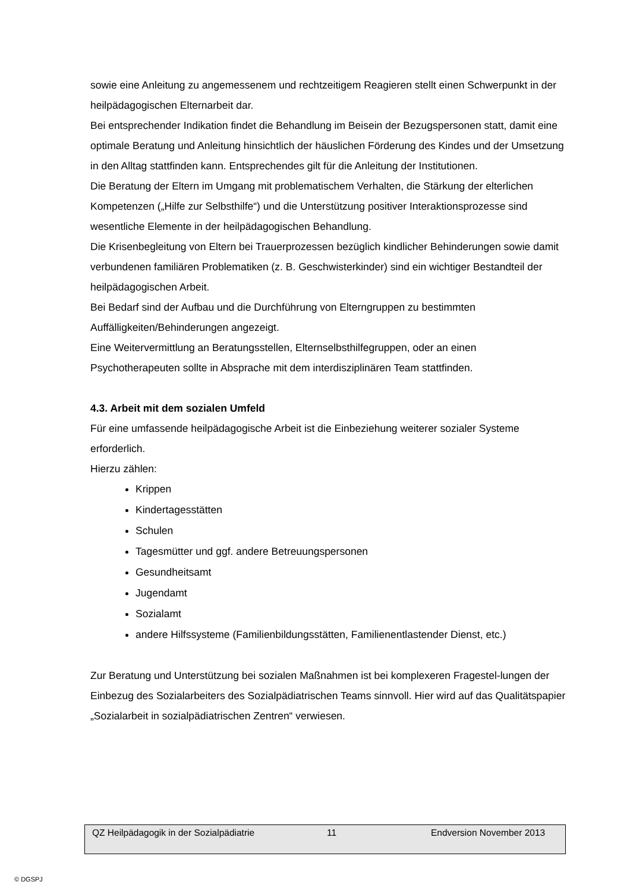sowie eine Anleitung zu angemessenem und rechtzeitigem Reagieren stellt einen Schwerpunkt in der heilpädagogischen Elternarbeit dar.
Bei entsprechender Indikation findet die Behandlung im Beisein der Bezugspersonen statt, damit eine optimale Beratung und Anleitung hinsichtlich der häuslichen Förderung des Kindes und der Umsetzung in den Alltag stattfinden kann. Entsprechendes gilt für die Anleitung der Institutionen.
Die Beratung der Eltern im Umgang mit problematischem Verhalten, die Stärkung der elterlichen Kompetenzen („Hilfe zur Selbsthilfe“) und die Unterstützung positiver Interaktionsprozesse sind wesentliche Elemente in der heilpädagogischen Behandlung.
Die Krisenbegleitung von Eltern bei Trauerprozessen bezüglich kindlicher Behinderungen sowie damit verbundenen familiären Problematiken (z. B. Geschwisterkinder) sind ein wichtiger Bestandteil der heilpädagogischen Arbeit.
Bei Bedarf sind der Aufbau und die Durchführung von Elterngruppen zu bestimmten Auffälligkeiten/Behinderungen angezeigt.
Eine Weitervermittlung an Beratungsstellen, Elternselbsthilfegruppen, oder an einen Psychotherapeuten sollte in Absprache mit dem interdisziplinären Team stattfinden.
4.3. Arbeit mit dem sozialen Umfeld
Für eine umfassende heilpädagogische Arbeit ist die Einbeziehung weiterer sozialer Systeme erforderlich.
Hierzu zählen:
Krippen
Kindertagesstätten
Schulen
Tagesmütter und ggf. andere Betreuungspersonen
Gesundheitsamt
Jugendamt
Sozialamt
andere Hilfssysteme (Familienbildungsstätten, Familienentlastender Dienst, etc.)
Zur Beratung und Unterstützung bei sozialen Maßnahmen ist bei komplexeren Fragestel-lungen der Einbezug des Sozialarbeiters des Sozialpädiatrischen Teams sinnvoll. Hier wird auf das Qualitätspapier „Sozialarbeit in sozialpädiatrischen Zentren“ verwiesen.
QZ Heilpädagogik in der Sozialpädiatrie 11 Endversion November 2013
© DGSPJ